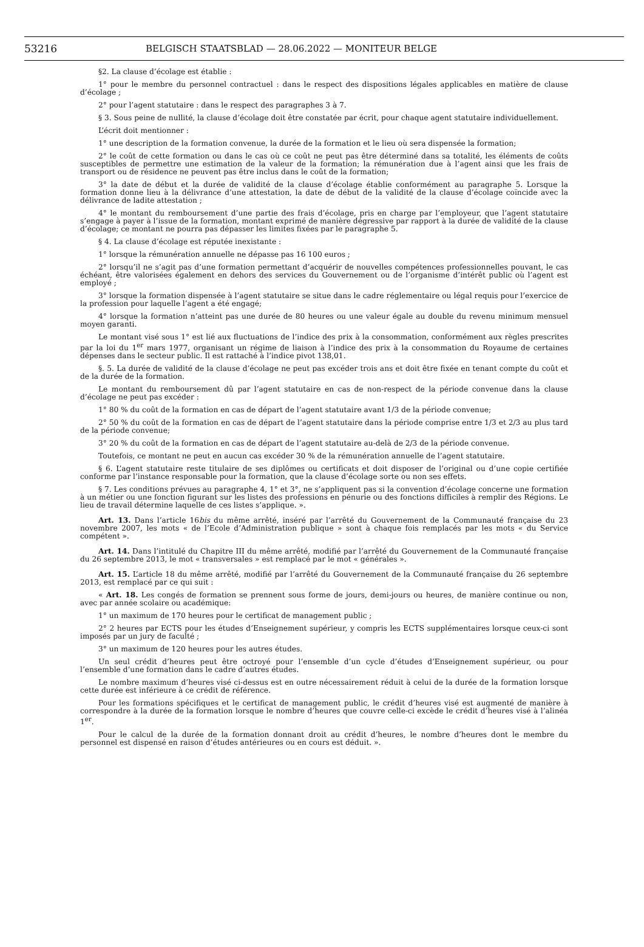53216 BELGISCH STAATSBLAD — 28.06.2022 — MONITEUR BELGE
§2. La clause d’écolage est établie :
1° pour le membre du personnel contractuel : dans le respect des dispositions légales applicables en matière de clause d’écolage ;
2° pour l’agent statutaire : dans le respect des paragraphes 3 à 7.
§ 3. Sous peine de nullité, la clause d’écolage doit être constatée par écrit, pour chaque agent statutaire individuellement.
L’écrit doit mentionner :
1° une description de la formation convenue, la durée de la formation et le lieu où sera dispensée la formation;
2° le coût de cette formation ou dans le cas où ce coût ne peut pas être déterminé dans sa totalité, les éléments de coûts susceptibles de permettre une estimation de la valeur de la formation; la rémunération due à l’agent ainsi que les frais de transport ou de résidence ne peuvent pas être inclus dans le coût de la formation;
3° la date de début et la durée de validité de la clause d’écolage établie conformément au paragraphe 5. Lorsque la formation donne lieu à la délivrance d’une attestation, la date de début de la validité de la clause d’écolage coïncide avec la délivrance de ladite attestation ;
4° le montant du remboursement d’une partie des frais d’écolage, pris en charge par l’employeur, que l’agent statutaire s’engage à payer à l’issue de la formation, montant exprimé de manière dégressive par rapport à la durée de validité de la clause d’écolage; ce montant ne pourra pas dépasser les limites fixées par le paragraphe 5.
§ 4. La clause d’écolage est réputée inexistante :
1° lorsque la rémunération annuelle ne dépasse pas 16 100 euros ;
2° lorsqu’il ne s’agit pas d’une formation permettant d’acquérir de nouvelles compétences professionnelles pouvant, le cas échéant, être valorisées également en dehors des services du Gouvernement ou de l’organisme d’intérêt public où l’agent est employé ;
3° lorsque la formation dispensée à l’agent statutaire se situe dans le cadre réglementaire ou légal requis pour l’exercice de la profession pour laquelle l’agent a été engagé;
4° lorsque la formation n’atteint pas une durée de 80 heures ou une valeur égale au double du revenu minimum mensuel moyen garanti.
Le montant visé sous 1° est lié aux fluctuations de l’indice des prix à la consommation, conformément aux règles prescrites par la loi du 1<sup>er</sup> mars 1977, organisant un régime de liaison à l’indice des prix à la consommation du Royaume de certaines dépenses dans le secteur public. Il est rattaché à l’indice pivot 138,01.
§. 5. La durée de validité de la clause d’écolage ne peut pas excéder trois ans et doit être fixée en tenant compte du coût et de la durée de la formation.
Le montant du remboursement dû par l’agent statutaire en cas de non-respect de la période convenue dans la clause d’écolage ne peut pas excéder :
1° 80 % du coût de la formation en cas de départ de l’agent statutaire avant 1/3 de la période convenue;
2° 50 % du coût de la formation en cas de départ de l’agent statutaire dans la période comprise entre 1/3 et 2/3 au plus tard de la période convenue;
3° 20 % du coût de la formation en cas de départ de l’agent statutaire au-delà de 2/3 de la période convenue.
Toutefois, ce montant ne peut en aucun cas excéder 30 % de la rémunération annuelle de l’agent statutaire.
§ 6. L’agent statutaire reste titulaire de ses diplômes ou certificats et doit disposer de l’original ou d’une copie certifiée conforme par l’instance responsable pour la formation, que la clause d’écolage sorte ou non ses effets.
§ 7. Les conditions prévues au paragraphe 4, 1° et 3°, ne s’appliquent pas si la convention d’écolage concerne une formation à un métier ou une fonction figurant sur les listes des professions en pénurie ou des fonctions difficiles à remplir des Régions. Le lieu de travail détermine laquelle de ces listes s’applique. ».
Art. 13. Dans l’article 16bis du même arrêté, inséré par l’arrêté du Gouvernement de la Communauté française du 23 novembre 2007, les mots « de l’Ecole d’Administration publique » sont à chaque fois remplacés par les mots « du Service compétent ».
Art. 14. Dans l’intitulé du Chapitre III du même arrêté, modifié par l’arrêté du Gouvernement de la Communauté française du 26 septembre 2013, le mot « transversales » est remplacé par le mot « générales ».
Art. 15. L’article 18 du même arrêté, modifié par l’arrêté du Gouvernement de la Communauté française du 26 septembre 2013, est remplacé par ce qui suit :
« Art. 18. Les congés de formation se prennent sous forme de jours, demi-jours ou heures, de manière continue ou non, avec par année scolaire ou académique:
1° un maximum de 170 heures pour le certificat de management public ;
2° 2 heures par ECTS pour les études d’Enseignement supérieur, y compris les ECTS supplémentaires lorsque ceux-ci sont imposés par un jury de faculté ;
3° un maximum de 120 heures pour les autres études.
Un seul crédit d’heures peut être octroyé pour l’ensemble d’un cycle d’études d’Enseignement supérieur, ou pour l’ensemble d’une formation dans le cadre d’autres études.
Le nombre maximum d’heures visé ci-dessus est en outre nécessairement réduit à celui de la durée de la formation lorsque cette durée est inférieure à ce crédit de référence.
Pour les formations spécifiques et le certificat de management public, le crédit d’heures visé est augmenté de manière à correspondre à la durée de la formation lorsque le nombre d’heures que couvre celle-ci excède le crédit d’heures visé à l’alinéa 1<sup>er</sup>.
Pour le calcul de la durée de la formation donnant droit au crédit d’heures, le nombre d’heures dont le membre du personnel est dispensé en raison d’études antérieures ou en cours est déduit. ».